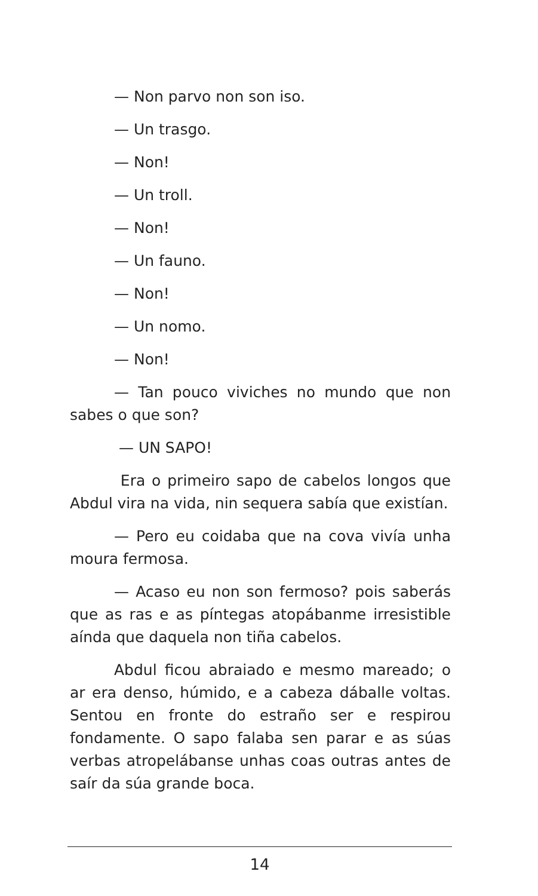— Non parvo non son iso.
— Un trasgo.
— Non!
— Un troll.
— Non!
— Un fauno.
— Non!
— Un nomo.
— Non!
— Tan pouco viviches no mundo que non sabes o que son?
— UN SAPO!
Era o primeiro sapo de cabelos longos que Abdul vira na vida, nin sequera sabía que existían.
— Pero eu coidaba que na cova vivía unha moura fermosa.
— Acaso eu non son fermoso? pois saberás que as ras e as píntegas atopábanme irresistible aínda que daquela non tiña cabelos.
Abdul ficou abraiado e mesmo mareado; o ar era denso, húmido, e a cabeza dáballe voltas. Sentou en fronte do estraño ser e respirou fondamente. O sapo falaba sen parar e as súas verbas atropelábanse unhas coas outras antes de saír da súa grande boca.
14